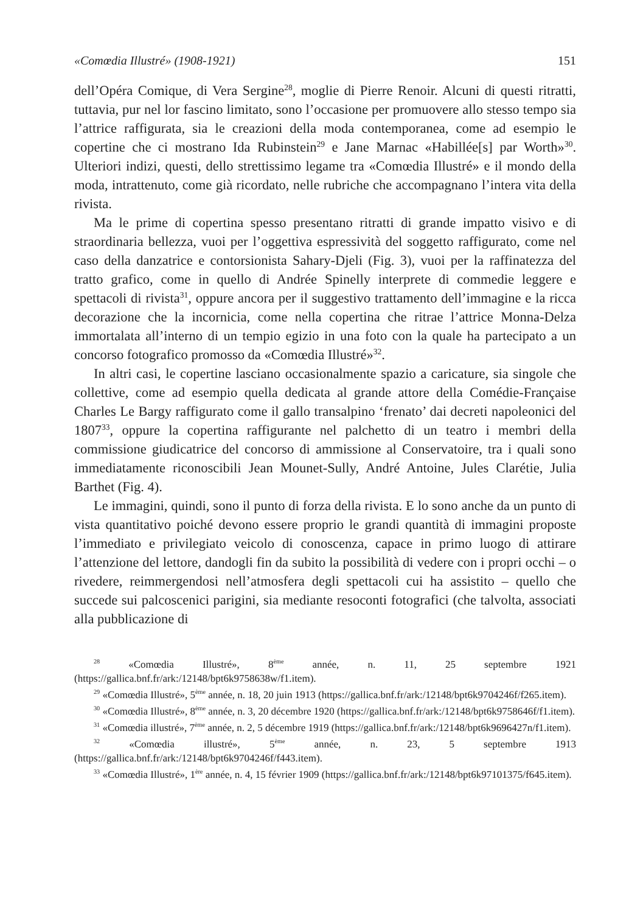«Comœdia Illustré» (1908-1921) 151
dell’Opéra Comique, di Vera Sergine<sup>28</sup>, moglie di Pierre Renoir. Alcuni di questi ritratti, tuttavia, pur nel lor fascino limitato, sono l’occasione per promuovere allo stesso tempo sia l’attrice raffigurata, sia le creazioni della moda contemporanea, come ad esempio le copertine che ci mostrano Ida Rubinstein<sup>29</sup> e Jane Marnac «Habillée[s] par Worth»<sup>30</sup>. Ulteriori indizi, questi, dello strettissimo legame tra «Comœdia Illustré» e il mondo della moda, intrattenuto, come già ricordato, nelle rubriche che accompagnano l’intera vita della rivista.
Ma le prime di copertina spesso presentano ritratti di grande impatto visivo e di straordinaria bellezza, vuoi per l’oggettiva espressività del soggetto raffigurato, come nel caso della danzatrice e contorsionista Sahary-Djeli (Fig. 3), vuoi per la raffinatezza del tratto grafico, come in quello di Andrée Spinelly interprete di commedie leggere e spettacoli di rivista<sup>31</sup>, oppure ancora per il suggestivo trattamento dell’immagine e la ricca decorazione che la incornicia, come nella copertina che ritrae l’attrice Monna-Delza immortalata all’interno di un tempio egizio in una foto con la quale ha partecipato a un concorso fotografico promosso da «Comœdia Illustré»<sup>32</sup>.
In altri casi, le copertine lasciano occasionalmente spazio a caricature, sia singole che collettive, come ad esempio quella dedicata al grande attore della Comédie-Française Charles Le Bargy raffigurato come il gallo transalpino ‘frenato’ dai decreti napoleonici del 1807<sup>33</sup>, oppure la copertina raffigurante nel palchetto di un teatro i membri della commissione giudicatrice del concorso di ammissione al Conservatoire, tra i quali sono immediatamente riconoscibili Jean Mounet-Sully, André Antoine, Jules Clarétie, Julia Barthet (Fig. 4).
Le immagini, quindi, sono il punto di forza della rivista. E lo sono anche da un punto di vista quantitativo poiché devono essere proprio le grandi quantità di immagini proposte l’immediato e privilegiato veicolo di conoscenza, capace in primo luogo di attirare l’attenzione del lettore, dandogli fin da subito la possibilità di vedere con i propri occhi – o rivedere, reimmergendosi nell’atmosfera degli spettacoli cui ha assistito – quello che succede sui palcoscenici parigini, sia mediante resoconti fotografici (che talvolta, associati alla pubblicazione di
<sup>28</sup> «Comœdia Illustré», 8<sup>ème</sup> année, n. 11, 25 septembre 1921 (https://gallica.bnf.fr/ark:/12148/bpt6k9758638w/f1.item).
<sup>29</sup> «Comœdia Illustré», 5<sup>ème</sup> année, n. 18, 20 juin 1913 (https://gallica.bnf.fr/ark:/12148/bpt6k9704246f/f265.item).
<sup>30</sup> «Comœdia Illustré», 8<sup>ème</sup> année, n. 3, 20 décembre 1920 (https://gallica.bnf.fr/ark:/12148/bpt6k9758646f/f1.item).
<sup>31</sup> «Comœdia illustré», 7<sup>ème</sup> année, n. 2, 5 décembre 1919 (https://gallica.bnf.fr/ark:/12148/bpt6k9696427n/f1.item).
<sup>32</sup> «Comœdia illustré», 5<sup>ème</sup> année, n. 23, 5 septembre 1913 (https://gallica.bnf.fr/ark:/12148/bpt6k9704246f/f443.item).
<sup>33</sup> «Comœdia Illustré», 1<sup>ère</sup> année, n. 4, 15 février 1909 (https://gallica.bnf.fr/ark:/12148/bpt6k97101375/f645.item).